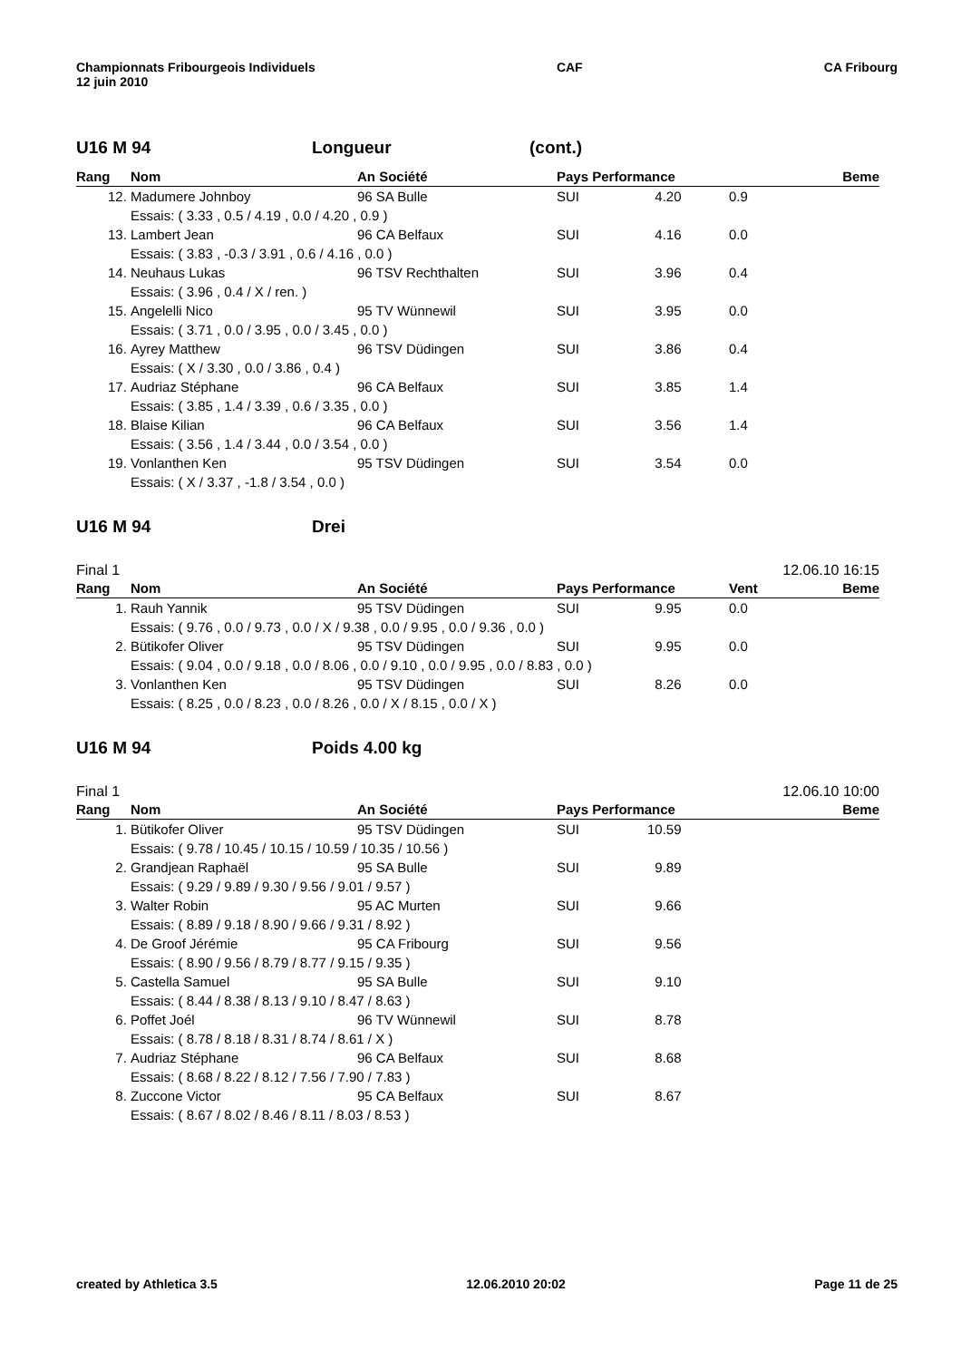Championnats Fribourgeois Individuels
12 juin 2010
CAF CA Fribourg
U16 M 94 Longueur (cont.)
| Rang | Nom | An Société | Pays Performance | | Beme |
| --- | --- | --- | --- | --- | --- |
| 12. | Madumere Johnboy | 96 SA Bulle | SUI 4.20 | 0.9 | |
| | Essais: ( 3.33 , 0.5 / 4.19 , 0.0 / 4.20 , 0.9 ) | | | | |
| 13. | Lambert Jean | 96 CA Belfaux | SUI 4.16 | 0.0 | |
| | Essais: ( 3.83 , -0.3 / 3.91 , 0.6 / 4.16 , 0.0 ) | | | | |
| 14. | Neuhaus Lukas | 96 TSV Rechthalten | SUI 3.96 | 0.4 | |
| | Essais: ( 3.96 , 0.4 / X / ren. ) | | | | |
| 15. | Angelelli Nico | 95 TV Wünnewil | SUI 3.95 | 0.0 | |
| | Essais: ( 3.71 , 0.0 / 3.95 , 0.0 / 3.45 , 0.0 ) | | | | |
| 16. | Ayrey Matthew | 96 TSV Düdingen | SUI 3.86 | 0.4 | |
| | Essais: ( X / 3.30 , 0.0 / 3.86 , 0.4 ) | | | | |
| 17. | Audriaz Stéphane | 96 CA Belfaux | SUI 3.85 | 1.4 | |
| | Essais: ( 3.85 , 1.4 / 3.39 , 0.6 / 3.35 , 0.0 ) | | | | |
| 18. | Blaise Kilian | 96 CA Belfaux | SUI 3.56 | 1.4 | |
| | Essais: ( 3.56 , 1.4 / 3.44 , 0.0 / 3.54 , 0.0 ) | | | | |
| 19. | Vonlanthen Ken | 95 TSV Düdingen | SUI 3.54 | 0.0 | |
| | Essais: ( X / 3.37 , -1.8 / 3.54 , 0.0 ) | | | | |
U16 M 94 Drei
Final 1 12.06.10 16:15
| Rang | Nom | An Société | Pays Performance | Vent | Beme |
| --- | --- | --- | --- | --- | --- |
| 1. | Rauh Yannik | 95 TSV Düdingen | SUI 9.95 | 0.0 | |
| | Essais: ( 9.76 , 0.0 / 9.73 , 0.0 / X / 9.38 , 0.0 / 9.95 , 0.0 / 9.36 , 0.0 ) | | | | |
| 2. | Bütikofer Oliver | 95 TSV Düdingen | SUI 9.95 | 0.0 | |
| | Essais: ( 9.04 , 0.0 / 9.18 , 0.0 / 8.06 , 0.0 / 9.10 , 0.0 / 9.95 , 0.0 / 8.83 , 0.0 ) | | | | |
| 3. | Vonlanthen Ken | 95 TSV Düdingen | SUI 8.26 | 0.0 | |
| | Essais: ( 8.25 , 0.0 / 8.23 , 0.0 / 8.26 , 0.0 / X / 8.15 , 0.0 / X ) | | | | |
U16 M 94 Poids 4.00 kg
Final 1 12.06.10 10:00
| Rang | Nom | An Société | Pays Performance | | Beme |
| --- | --- | --- | --- | --- | --- |
| 1. | Bütikofer Oliver | 95 TSV Düdingen | SUI 10.59 | | |
| | Essais: ( 9.78 / 10.45 / 10.15 / 10.59 / 10.35 / 10.56 ) | | | | |
| 2. | Grandjean Raphaël | 95 SA Bulle | SUI 9.89 | | |
| | Essais: ( 9.29 / 9.89 / 9.30 / 9.56 / 9.01 / 9.57 ) | | | | |
| 3. | Walter Robin | 95 AC Murten | SUI 9.66 | | |
| | Essais: ( 8.89 / 9.18 / 8.90 / 9.66 / 9.31 / 8.92 ) | | | | |
| 4. | De Groof Jérémie | 95 CA Fribourg | SUI 9.56 | | |
| | Essais: ( 8.90 / 9.56 / 8.79 / 8.77 / 9.15 / 9.35 ) | | | | |
| 5. | Castella Samuel | 95 SA Bulle | SUI 9.10 | | |
| | Essais: ( 8.44 / 8.38 / 8.13 / 9.10 / 8.47 / 8.63 ) | | | | |
| 6. | Poffet Joél | 96 TV Wünnewil | SUI 8.78 | | |
| | Essais: ( 8.78 / 8.18 / 8.31 / 8.74 / 8.61 / X ) | | | | |
| 7. | Audriaz Stéphane | 96 CA Belfaux | SUI 8.68 | | |
| | Essais: ( 8.68 / 8.22 / 8.12 / 7.56 / 7.90 / 7.83 ) | | | | |
| 8. | Zuccone Victor | 95 CA Belfaux | SUI 8.67 | | |
| | Essais: ( 8.67 / 8.02 / 8.46 / 8.11 / 8.03 / 8.53 ) | | | | |
created by Athletica 3.5 12.06.2010 20:02 Page 11 de 25